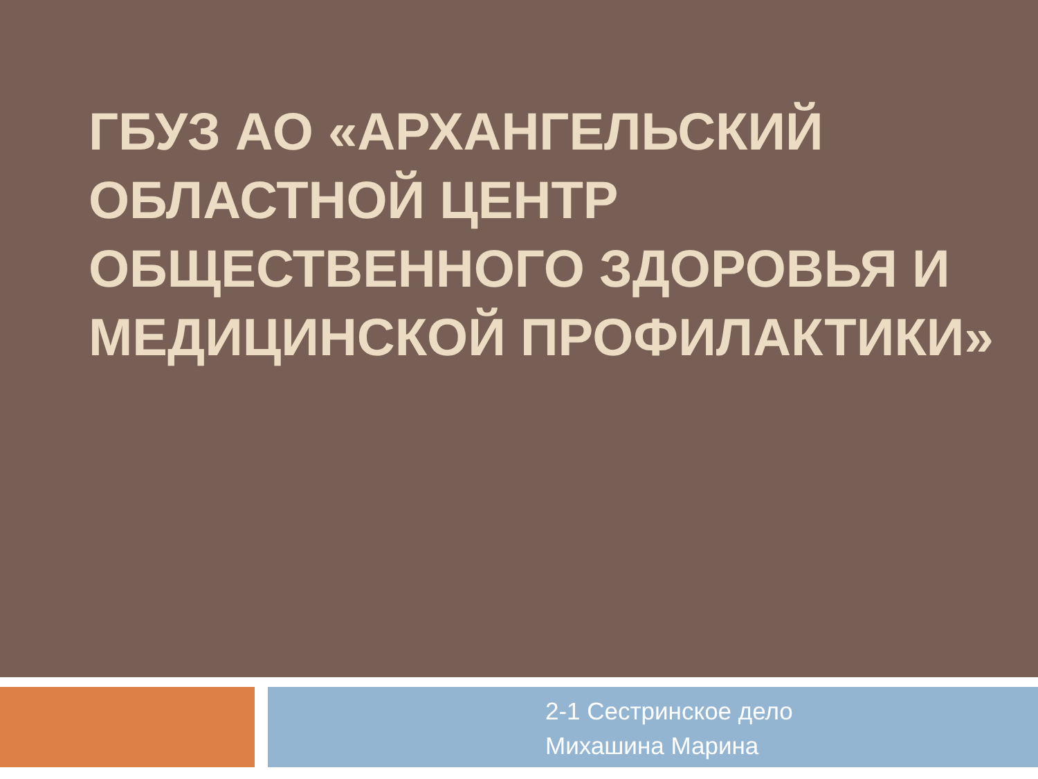ГБУЗ АО «АРХАНГЕЛЬСКИЙ ОБЛАСТНОЙ ЦЕНТР ОБЩЕСТВЕННОГО ЗДОРОВЬЯ И МЕДИЦИНСКОЙ ПРОФИЛАКТИКИ»
2-1 Сестринское дело
Михашина Марина